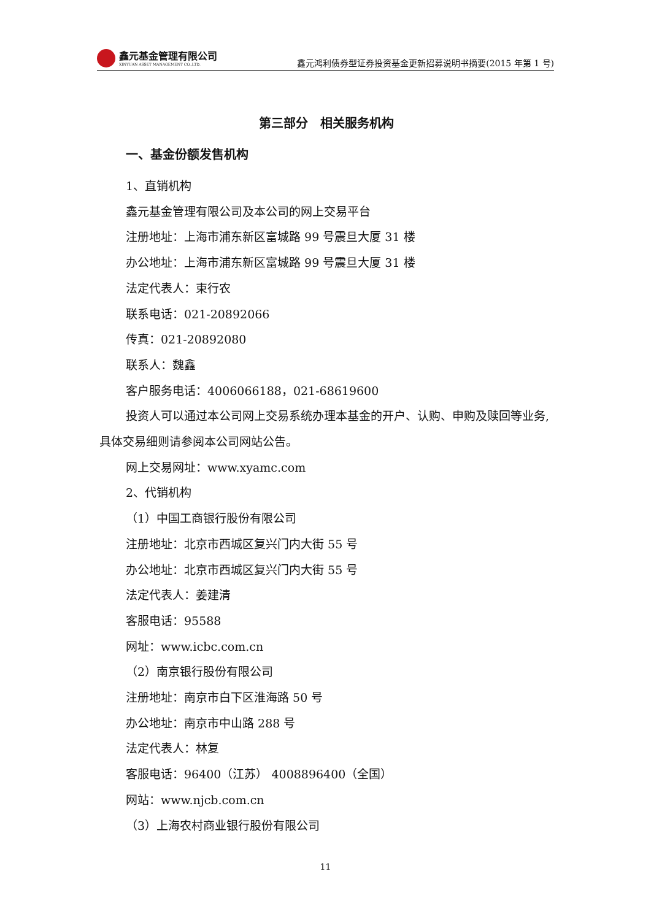鑫元基金管理有限公司
XINYUAN ASSET MANAGEMENT CO.,LTD.
鑫元鸿利债券型证券投资基金更新招募说明书摘要(2015 年第 1 号)
第三部分　相关服务机构
一、基金份额发售机构
1、直销机构
鑫元基金管理有限公司及本公司的网上交易平台
注册地址：上海市浦东新区富城路 99 号震旦大厦 31 楼
办公地址：上海市浦东新区富城路 99 号震旦大厦 31 楼
法定代表人：束行农
联系电话：021-20892066
传真：021-20892080
联系人：魏鑫
客户服务电话：4006066188，021-68619600
投资人可以通过本公司网上交易系统办理本基金的开户、认购、申购及赎回等业务,具体交易细则请参阅本公司网站公告。
网上交易网址：www.xyamc.com
2、代销机构
（1）中国工商银行股份有限公司
注册地址：北京市西城区复兴门内大街 55 号
办公地址：北京市西城区复兴门内大街 55 号
法定代表人：姜建清
客服电话：95588
网址：www.icbc.com.cn
（2）南京银行股份有限公司
注册地址：南京市白下区淮海路 50 号
办公地址：南京市中山路 288 号
法定代表人：林复
客服电话：96400（江苏） 4008896400（全国）
网站：www.njcb.com.cn
（3）上海农村商业银行股份有限公司
11